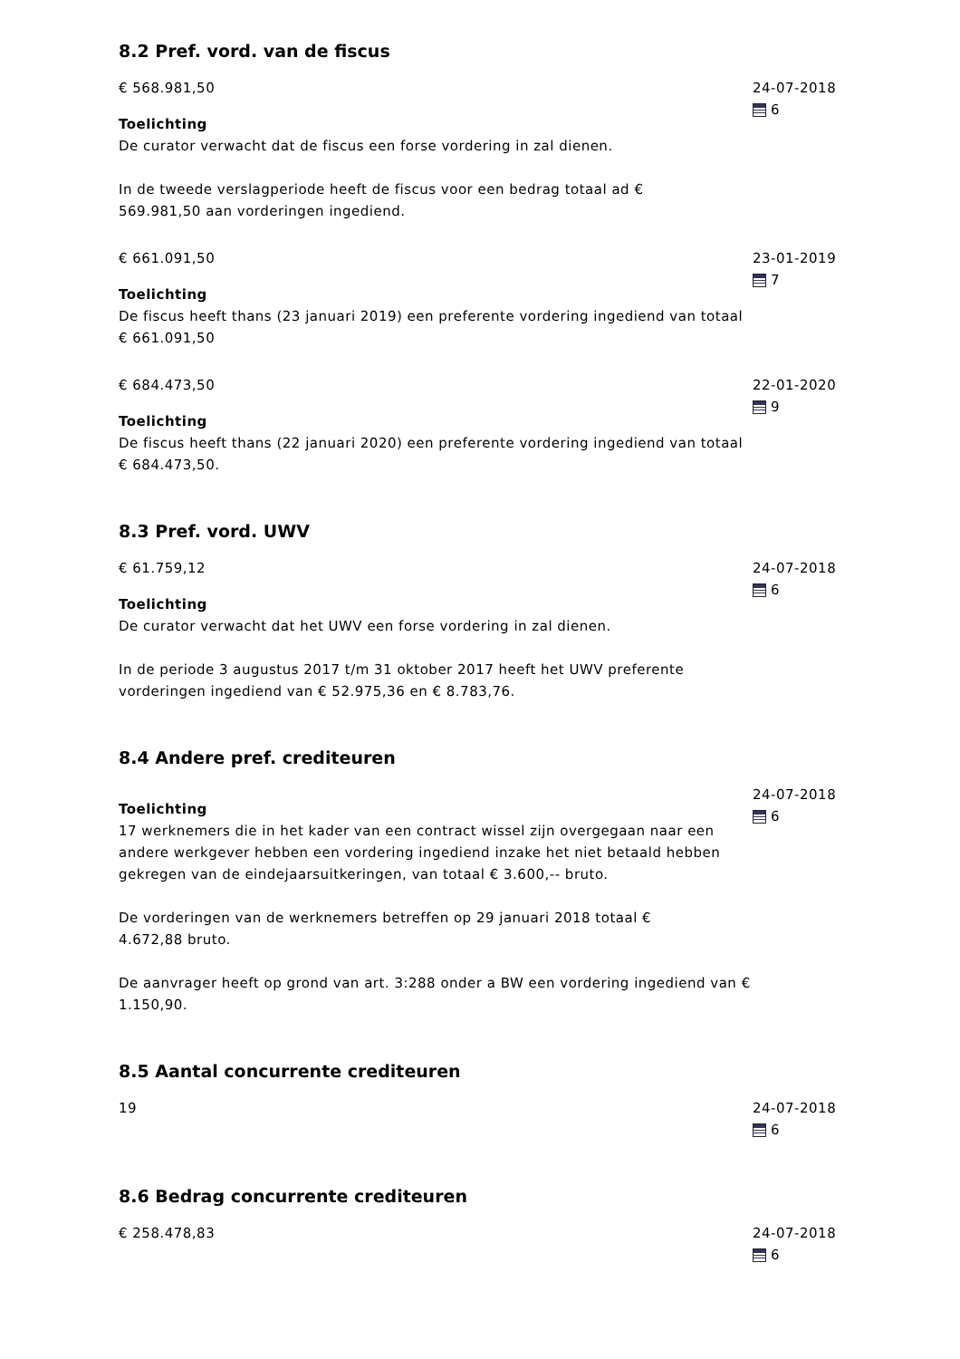8.2 Pref. vord. van de fiscus
€ 568.981,50
Toelichting
De curator verwacht dat de fiscus een forse vordering in zal dienen.
In de tweede verslagperiode heeft de fiscus voor een bedrag totaal ad €
569.981,50 aan vorderingen ingediend.
24-07-2018
6
€ 661.091,50
Toelichting
De fiscus heeft thans (23 januari 2019) een preferente vordering ingediend van totaal € 661.091,50
23-01-2019
7
€ 684.473,50
Toelichting
De fiscus heeft thans (22 januari 2020) een preferente vordering ingediend van totaal € 684.473,50.
22-01-2020
9
8.3 Pref. vord. UWV
€ 61.759,12
Toelichting
De curator verwacht dat het UWV een forse vordering in zal dienen.
In de periode 3 augustus 2017 t/m 31 oktober 2017 heeft het UWV preferente vorderingen ingediend van € 52.975,36 en € 8.783,76.
24-07-2018
6
8.4 Andere pref. crediteuren
Toelichting
17 werknemers die in het kader van een contract wissel zijn overgegaan naar een andere werkgever hebben een vordering ingediend inzake het niet betaald hebben gekregen van de eindejaarsuitkeringen, van totaal € 3.600,-- bruto.
De vorderingen van de werknemers betreffen op 29 januari 2018 totaal €
4.672,88 bruto.
De aanvrager heeft op grond van art. 3:288 onder a BW een vordering ingediend van € 1.150,90.
24-07-2018
6
8.5 Aantal concurrente crediteuren
19 24-07-2018
6
8.6 Bedrag concurrente crediteuren
€ 258.478,83 24-07-2018
6